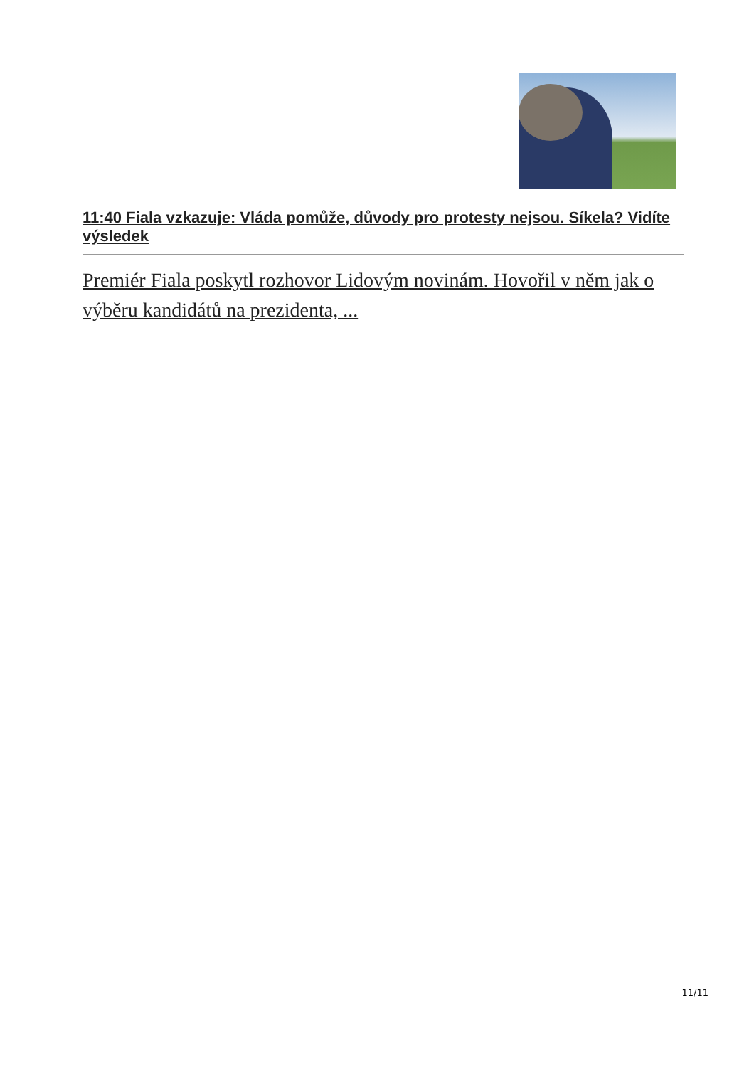11:40 Fiala vzkazuje: Vláda pomůže, důvody pro protesty nejsou. Síkela? Vidíte výsledek
Premiér Fiala poskytl rozhovor Lidovým novinám. Hovořil v něm jak o výběru kandidátů na prezidenta, ...
11/11